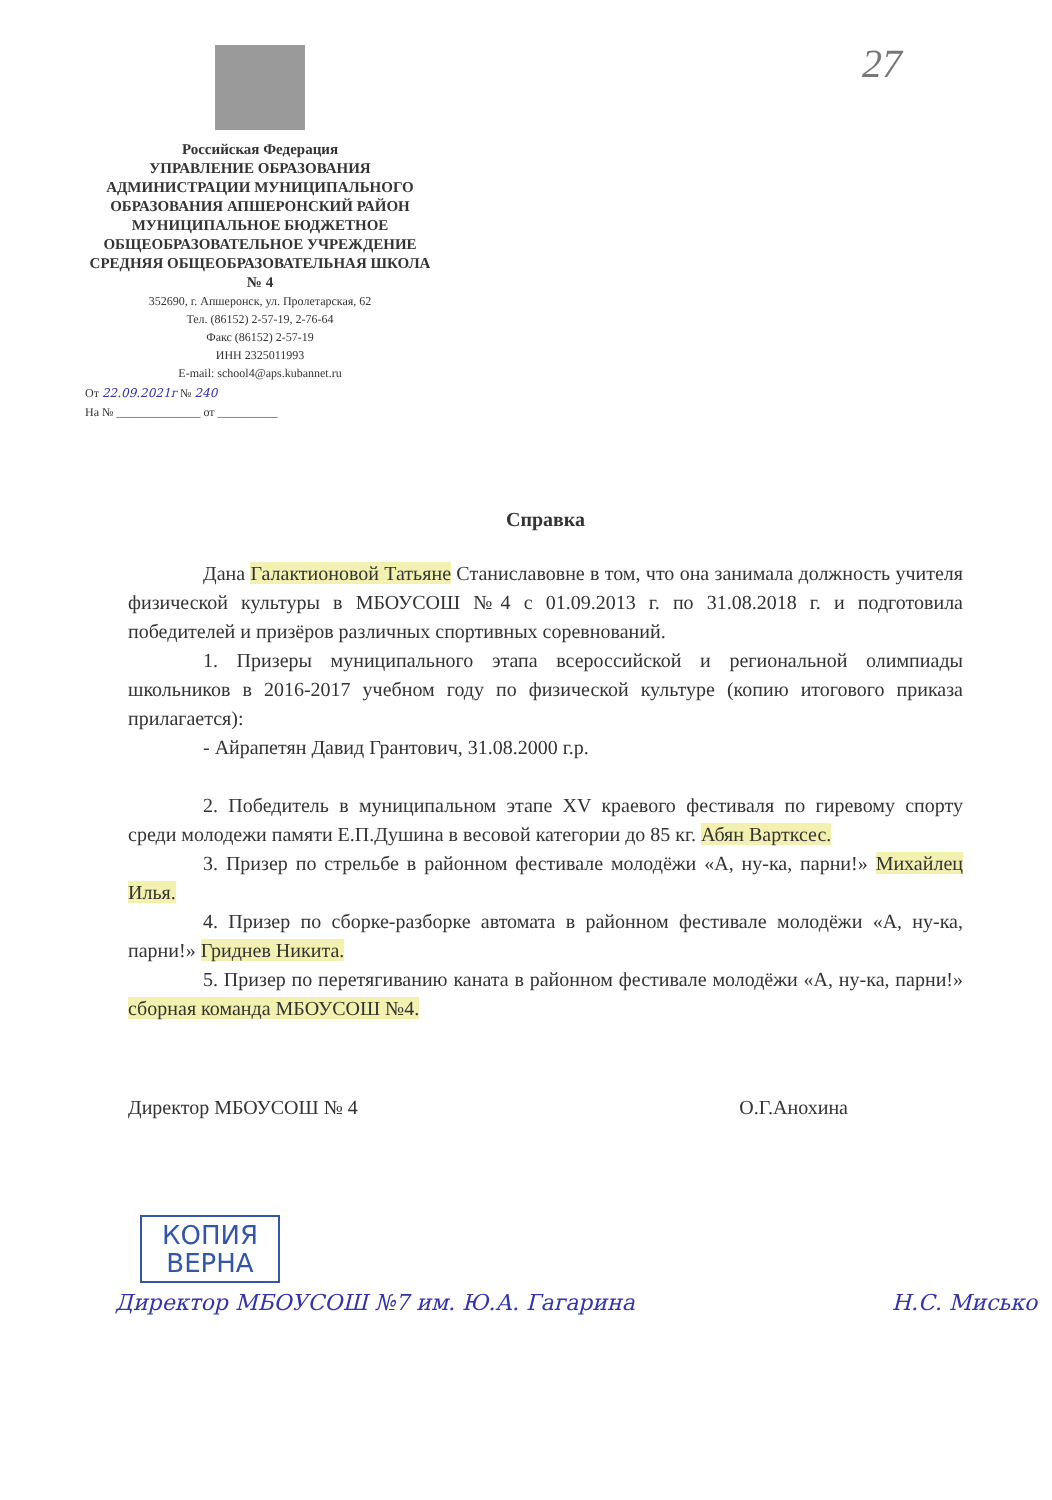27
Российская Федерация
УПРАВЛЕНИЕ ОБРАЗОВАНИЯ АДМИНИСТРАЦИИ МУНИЦИПАЛЬНОГО ОБРАЗОВАНИЯ АПШЕРОНСКИЙ РАЙОН
МУНИЦИПАЛЬНОЕ БЮДЖЕТНОЕ ОБЩЕОБРАЗОВАТЕЛЬНОЕ УЧРЕЖДЕНИЕ СРЕДНЯЯ ОБЩЕОБРАЗОВАТЕЛЬНАЯ ШКОЛА № 4
352690, г. Апшеронск, ул. Пролетарская, 62
Тел. (86152) 2-57-19, 2-76-64
Факс (86152) 2-57-19
ИНН 2325011993
E-mail: school4@aps.kubannet.ru
От 22.09.2021г № 240
На № ______________ от __________
Справка
Дана Галактионовой Татьяне Станиславовне в том, что она занимала должность учителя физической культуры в МБОУСОШ №4 с 01.09.2013 г. по 31.08.2018 г. и подготовила победителей и призёров различных спортивных соревнований.
1. Призеры муниципального этапа всероссийской и региональной олимпиады школьников в 2016-2017 учебном году по физической культуре (копию итогового приказа прилагается):
- Айрапетян Давид Грантович, 31.08.2000 г.р.
2. Победитель в муниципальном этапе XV краевого фестиваля по гиревому спорту среди молодежи памяти Е.П.Душина в весовой категории до 85 кг. Абян Вартксес.
3. Призер по стрельбе в районном фестивале молодёжи «А, ну-ка, парни!» Михайлец Илья.
4. Призер по сборке-разборке автомата в районном фестивале молодёжи «А, ну-ка, парни!» Гриднев Никита.
5. Призер по перетягиванию каната в районном фестивале молодёжи «А, ну-ка, парни!» сборная команда МБОУСОШ №4.
Директор МБОУСОШ № 4 О.Г.Анохина
КОПИЯ
ВЕРНА
Директор МБОУСОШ №7 им. Ю.А. Гагарина Н.С. Мисько